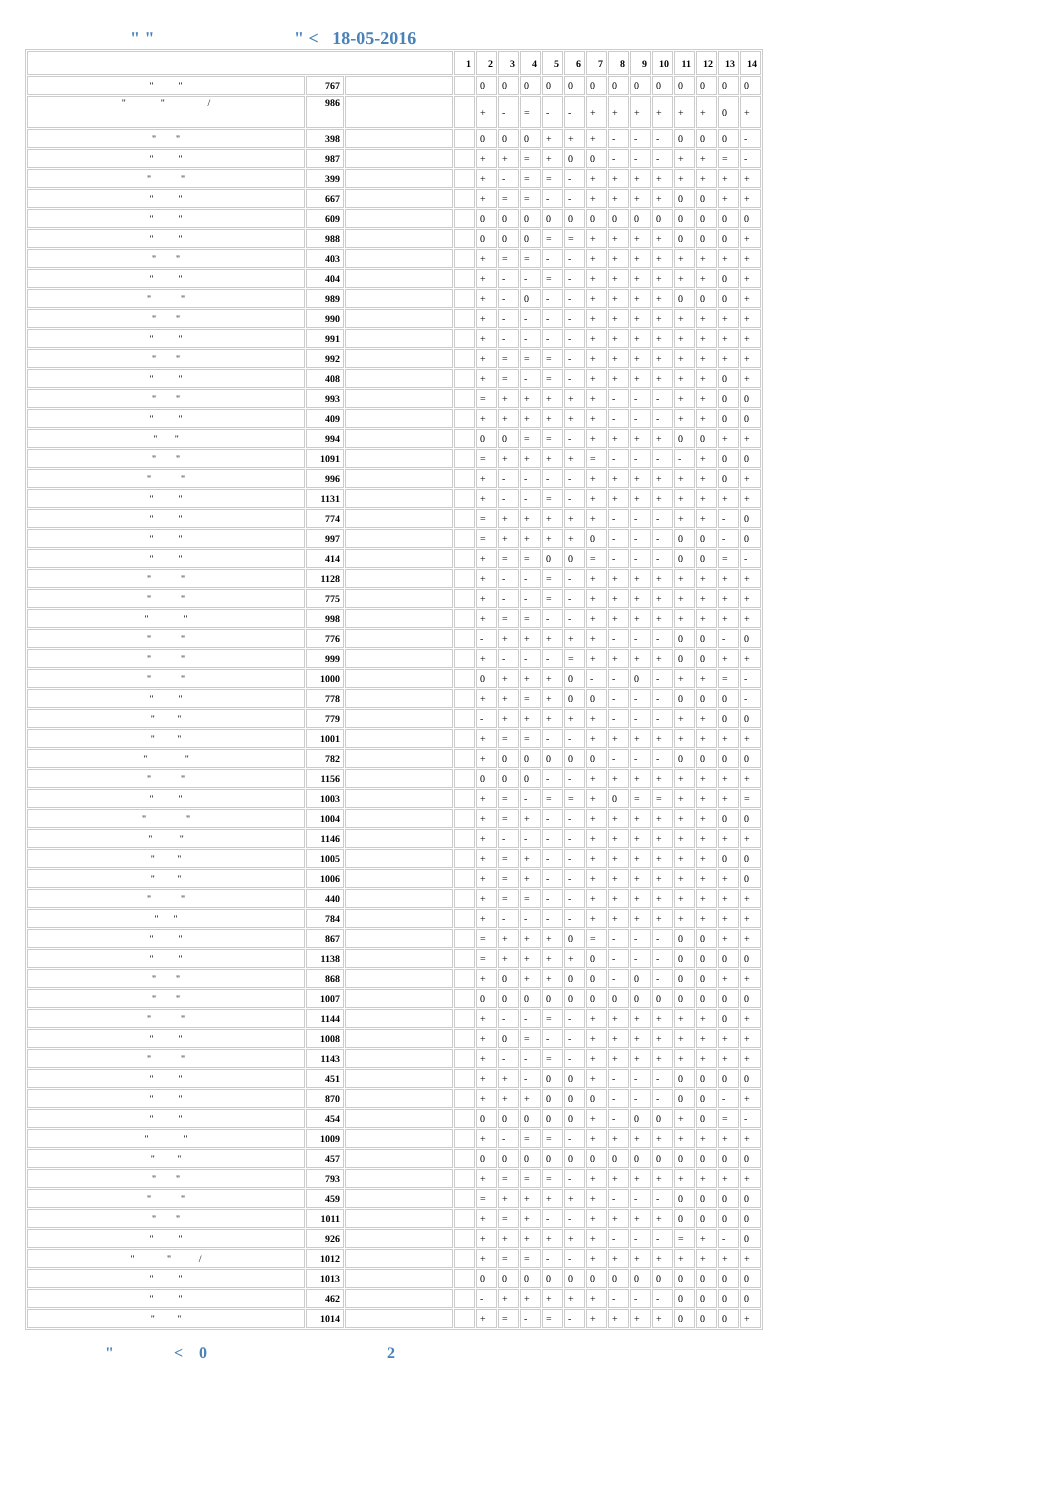" " " < 18-05-2016
| | | | 1 | 2 | 3 | 4 | 5 | 6 | 7 | 8 | 9 | 10 | 11 | 12 | 13 | 14 |
| --- | --- | --- | --- | --- | --- | --- | --- | --- | --- | --- | --- | --- | --- | --- | --- | --- |
| " " | 767 | | | 0 | 0 | 0 | 0 | 0 | 0 | 0 | 0 | 0 | 0 | 0 | 0 | 0 |
| " " / | 986 | | | + | - | = | - | - | + | + | + | + | + | + | 0 | + |
| " " | 398 | | | 0 | 0 | 0 | + | + | + | - | - | - | 0 | 0 | 0 | - |
| " " | 987 | | | + | + | = | + | 0 | 0 | - | - | - | + | + | = | - |
| " " | 399 | | | + | - | = | = | - | + | + | + | + | + | + | + | + |
| " " | 667 | | | + | = | = | - | - | + | + | + | + | 0 | 0 | + | + |
| " " | 609 | | | 0 | 0 | 0 | 0 | 0 | 0 | 0 | 0 | 0 | 0 | 0 | 0 | 0 |
| " " | 988 | | | 0 | 0 | 0 | = | = | + | + | + | + | 0 | 0 | 0 | + |
| " " | 403 | | | + | = | = | - | - | + | + | + | + | + | + | + | + |
| " " | 404 | | | + | - | - | = | - | + | + | + | + | + | + | 0 | + |
| " " | 989 | | | + | - | 0 | - | - | + | + | + | + | 0 | 0 | 0 | + |
| " " | 990 | | | + | - | - | - | - | + | + | + | + | + | + | + | + |
| " " | 991 | | | + | - | - | - | - | + | + | + | + | + | + | + | + |
| " " | 992 | | | + | = | = | = | - | + | + | + | + | + | + | + | + |
| " " | 408 | | | + | = | - | = | - | + | + | + | + | + | + | 0 | + |
| " " | 993 | | | = | + | + | + | + | + | - | - | - | + | + | 0 | 0 |
| " " | 409 | | | + | + | + | + | + | + | - | - | - | + | + | 0 | 0 |
| " " | 994 | | | 0 | 0 | = | = | - | + | + | + | + | 0 | 0 | + | + |
| " " | 1091 | | | = | + | + | + | + | = | - | - | - | - | + | 0 | 0 |
| " " | 996 | | | + | - | - | - | - | + | + | + | + | + | + | 0 | + |
| " " | 1131 | | | + | - | - | = | - | + | + | + | + | + | + | + | + |
| " " | 774 | | | = | + | + | + | + | + | - | - | - | + | + | - | 0 |
| " " | 997 | | | = | + | + | + | + | 0 | - | - | - | 0 | 0 | - | 0 |
| " " | 414 | | | + | = | = | 0 | 0 | = | - | - | - | 0 | 0 | = | - |
| " " | 1128 | | | + | - | - | = | - | + | + | + | + | + | + | + | + |
| " " | 775 | | | + | - | - | = | - | + | + | + | + | + | + | + | + |
| " " | 998 | | | + | = | = | - | - | + | + | + | + | + | + | + | + |
| " " | 776 | | | - | + | + | + | + | + | - | - | - | 0 | 0 | - | 0 |
| " " | 999 | | | + | - | - | - | = | + | + | + | + | 0 | 0 | + | + |
| " " | 1000 | | | 0 | + | + | + | 0 | - | - | 0 | - | + | + | = | - |
| " " | 778 | | | + | + | = | + | 0 | 0 | - | - | - | 0 | 0 | 0 | - |
| " " | 779 | | | - | + | + | + | + | + | - | - | - | + | + | 0 | 0 |
| " " | 1001 | | | + | = | = | - | - | + | + | + | + | + | + | + | + |
| " " | 782 | | | + | 0 | 0 | 0 | 0 | 0 | - | - | - | 0 | 0 | 0 | 0 |
| " " | 1156 | | | 0 | 0 | 0 | - | - | + | + | + | + | + | + | + | + |
| " " | 1003 | | | + | = | - | = | = | + | 0 | = | = | + | + | + | = |
| " " | 1004 | | | + | = | + | - | - | + | + | + | + | + | + | 0 | 0 |
| " " | 1146 | | | + | - | - | - | - | + | + | + | + | + | + | + | + |
| " " | 1005 | | | + | = | + | - | - | + | + | + | + | + | + | 0 | 0 |
| " " | 1006 | | | + | = | + | - | - | + | + | + | + | + | + | + | 0 |
| " " | 440 | | | + | = | = | - | - | + | + | + | + | + | + | + | + |
| " " | 784 | | | + | - | - | - | - | + | + | + | + | + | + | + | + |
| " " | 867 | | | = | + | + | + | 0 | = | - | - | - | 0 | 0 | + | + |
| " " | 1138 | | | = | + | + | + | + | 0 | - | - | - | 0 | 0 | 0 | 0 |
| " " | 868 | | | + | 0 | + | + | 0 | 0 | - | 0 | - | 0 | 0 | + | + |
| " " | 1007 | | | 0 | 0 | 0 | 0 | 0 | 0 | 0 | 0 | 0 | 0 | 0 | 0 | 0 |
| " " | 1144 | | | + | - | - | = | - | + | + | + | + | + | + | 0 | + |
| " " | 1008 | | | + | 0 | = | - | - | + | + | + | + | + | + | + | + |
| " " | 1143 | | | + | - | - | = | - | + | + | + | + | + | + | + | + |
| " " | 451 | | | + | + | - | 0 | 0 | + | - | - | - | 0 | 0 | 0 | 0 |
| " " | 870 | | | + | + | + | 0 | 0 | 0 | - | - | - | 0 | 0 | - | + |
| " " | 454 | | | 0 | 0 | 0 | 0 | 0 | + | - | 0 | 0 | + | 0 | = | - |
| " " | 1009 | | | + | - | = | = | - | + | + | + | + | + | + | + | + |
| " " | 457 | | | 0 | 0 | 0 | 0 | 0 | 0 | 0 | 0 | 0 | 0 | 0 | 0 | 0 |
| " " | 793 | | | + | = | = | = | - | + | + | + | + | + | + | + | + |
| " " | 459 | | | = | + | + | + | + | + | - | - | - | 0 | 0 | 0 | 0 |
| " " | 1011 | | | + | = | + | - | - | + | + | + | + | 0 | 0 | 0 | 0 |
| " " | 926 | | | + | + | + | + | + | + | - | - | - | = | + | - | 0 |
| " " / | 1012 | | | + | = | = | - | - | + | + | + | + | + | + | + | + |
| " " | 1013 | | | 0 | 0 | 0 | 0 | 0 | 0 | 0 | 0 | 0 | 0 | 0 | 0 | 0 |
| " " | 462 | | | - | + | + | + | + | + | - | - | - | 0 | 0 | 0 | 0 |
| " " | 1014 | | | + | = | - | = | - | + | + | + | + | 0 | 0 | 0 | + |
" < 0 2